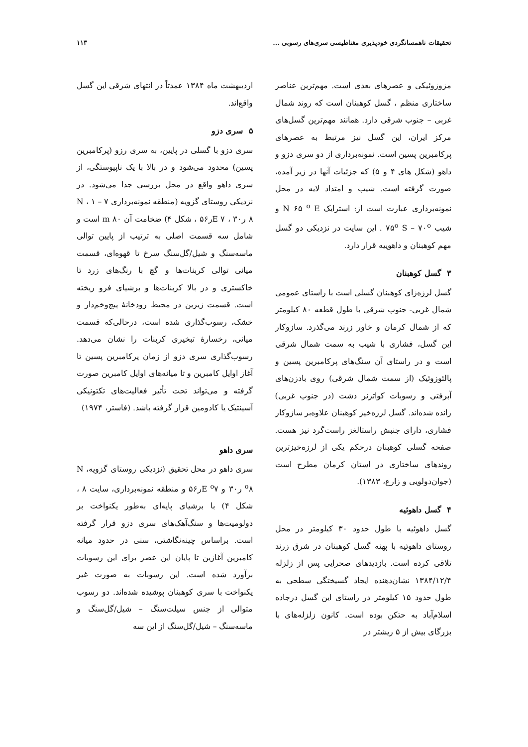تحقیقات ناهمسانگردی خودپذیری مغناطیسی سری‌های رسوبی ... ۱۱۳
مزوزوئیکی و عصرهای بعدی است. مهم‌ترین عناصر ساختاری منظم ، گسل کوهبنان است که روند شمال غربی – جنوب شرقی دارد. همانند مهم‌ترین گسل‌های مرکز ایران، این گسل نیز مرتبط به عصرهای پرکامبرین پسین است. نمونه‌برداری از دو سری دزو و داهو (شکل های ۴ و ۵) که جزئیات آنها در زیر آمده، صورت گرفته است. شیب و امتداد لایه در محل نمونه‌برداری عبارت است از: استرایک N ۶۵ <sup>o</sup> E و شیب ۷۵<sup>o</sup> S – ۷۰<sup>o</sup> . این سایت در نزدیکی دو گسل مهم کوهبنان و داهوییه قرار دارد.
۳ گسل کوهبنان
گسل لرزه‌زای کوهبنان گسلی است با راستای عمومی شمال غربی- جنوب شرقی با طول قطعه ۸۰ کیلومتر که از شمال کرمان و خاور زرند می‌گذرد. سازوکار این گسل، فشاری با شیب به سمت شمال شرقی است و در راستای آن سنگ‌های پرکامبرین پسین و پالئوزوئیک (از سمت شمال شرقی) روی بادزن‌های آبرفتی و رسوبات کواترنر دشت (در جنوب غربی) رانده شده‌اند. گسل لرزه‌خیز کوهبنان علاوه‌بر سازوکار فشاری، دارای جنبش راستالغز راست‌گرد نیز هست. صفحه گسلی کوهبنان درحکم یکی از لرزه‌خیزترین روندهای ساختاری در استان کرمان مطرح است (جوان‌دولویی و زارع، ۱۳۸۳).
۴ گسل داهوئیه
گسل داهوئیه با طول حدود ۳۰ کیلومتر در محل روستای داهوئیه با پهنه گسل کوهبنان در شرق زرند تلاقی کرده است. بازدیدهای صحرایی پس از زلزله ۱۳۸۴/۱۲/۴ نشان‌دهنده ایجاد گسیختگی سطحی به طول حدود ۱۵ کیلومتر در راستای این گسل درجاده اسلام‌آباد به حتکن بوده است. کانون زلزله‌های با بزرگای بیش از ۵ ریشتر در
اردیبهشت ماه ۱۳۸۴ عمدتاً در انتهای شرقی این گسل واقع‌اند.
۵ سری دزو
سری دزو با گسلی در پایین، به سری رزو (پرکامبرین پسین) محدود می‌شود و در بالا با یک ناپیوستگی، از سری داهو واقع در محل بررسی جدا می‌شود. در نزدیکی روستای گزویه (منطقه نمونه‌برداری ۷ – ۱ ، N ۸ ر۳۰ ، E ۷ر۵۶ ، شکل ۴) ضخامت آن m ۸۰ است و شامل سه قسمت اصلی به ترتیب از پایین توالی ماسه‌سنگ و شیل/گل‌سنگ سرخ تا قهوه‌ای، قسمت میانی توالی کربنات‌ها و گچ با رنگ‌های زرد تا خاکستری و در بالا کربنات‌ها و برشیای فرو ریخته است. قسمت زیرین در محیط رودخانهٔ پیچ‌وخم‌دار و خشک، رسوب‌گذاری شده است، درحالی‌که قسمت میانی، رخسارهٔ تبخیری کربنات را نشان می‌دهد. رسوب‌گذاری سری دزو از زمان پرکامبرین پسین تا آغاز اوایل کامبرین و تا میانه‌های اوایل کامبرین صورت گرفته و می‌تواند تحت تأثیر فعالیت‌های تکتونیکی آسینتیک یا کادومین قرار گرفته باشد. (فاستر، ۱۹۷۴)
سری داهو
سری داهو در محل تحقیق (نزدیکی روستای گزویه، N <sup>o</sup>۸ ر۳۰ و E <sup>o</sup>۷ر۵۶ و منطقه نمونه‌برداری، سایت ۸ ، شکل ۴) با برشیای پایه‌ای به‌طور یکنواخت بر دولومیت‌ها و سنگ‌آهک‌های سری دزو قرار گرفته است. براساس چینه‌نگاشتی، سنی در حدود میانه کامبرین آغازین تا پایان این عصر برای این رسوبات برآورد شده است. این رسوبات به صورت غیر یکنواخت با سری کوهبنان پوشیده شده‌اند. دو رسوب متوالی از جنس سیلت‌سنگ – شیل/گل‌سنگ و ماسه‌سنگ – شیل/گل‌سنگ از این سه